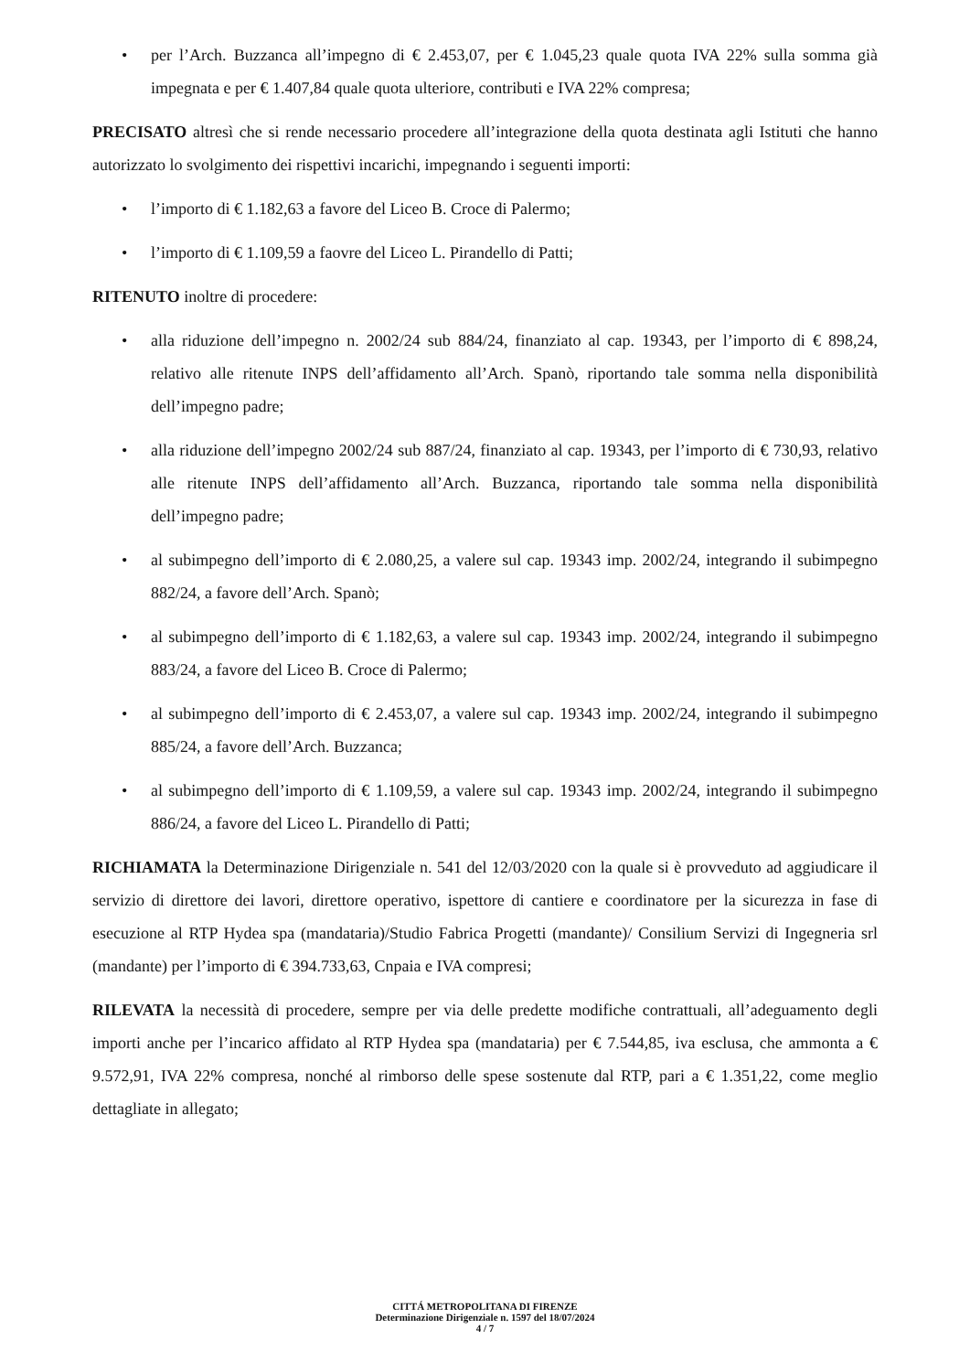• per l’Arch. Buzzanca all’impegno di € 2.453,07, per € 1.045,23 quale quota IVA 22% sulla somma già impegnata e per € 1.407,84 quale quota ulteriore, contributi e IVA 22% compresa;
PRECISATO altresì che si rende necessario procedere all’integrazione della quota destinata agli Istituti che hanno autorizzato lo svolgimento dei rispettivi incarichi, impegnando i seguenti importi:
• l’importo di € 1.182,63 a favore del Liceo B. Croce di Palermo;
• l’importo di € 1.109,59 a faovre del Liceo L. Pirandello di Patti;
RITENUTO inoltre di procedere:
• alla riduzione dell’impegno n. 2002/24 sub 884/24, finanziato al cap. 19343, per l’importo di € 898,24, relativo alle ritenute INPS dell’affidamento all’Arch. Spanò, riportando tale somma nella disponibilità dell’impegno padre;
• alla riduzione dell’impegno 2002/24 sub 887/24, finanziato al cap. 19343, per l’importo di € 730,93, relativo alle ritenute INPS dell’affidamento all’Arch. Buzzanca, riportando tale somma nella disponibilità dell’impegno padre;
• al subimpegno dell’importo di € 2.080,25, a valere sul cap. 19343 imp. 2002/24, integrando il subimpegno 882/24, a favore dell’Arch. Spanò;
• al subimpegno dell’importo di € 1.182,63, a valere sul cap. 19343 imp. 2002/24, integrando il subimpegno 883/24, a favore del Liceo B. Croce di Palermo;
• al subimpegno dell’importo di € 2.453,07, a valere sul cap. 19343 imp. 2002/24, integrando il subimpegno 885/24, a favore dell’Arch. Buzzanca;
• al subimpegno dell’importo di € 1.109,59, a valere sul cap. 19343 imp. 2002/24, integrando il subimpegno 886/24, a favore del Liceo L. Pirandello di Patti;
RICHIAMATA la Determinazione Dirigenziale n. 541 del 12/03/2020 con la quale si è provveduto ad aggiudicare il servizio di direttore dei lavori, direttore operativo, ispettore di cantiere e coordinatore per la sicurezza in fase di esecuzione al RTP Hydea spa (mandataria)/Studio Fabrica Progetti (mandante)/ Consilium Servizi di Ingegneria srl (mandante) per l’importo di € 394.733,63, Cnpaia e IVA compresi;
RILEVATA la necessità di procedere, sempre per via delle predette modifiche contrattuali, all’adeguamento degli importi anche per l’incarico affidato al RTP Hydea spa (mandataria) per € 7.544,85, iva esclusa, che ammonta a € 9.572,91, IVA 22% compresa, nonché al rimborso delle spese sostenute dal RTP, pari a € 1.351,22, come meglio dettagliate in allegato;
CITTÁ METROPOLITANA DI FIRENZE
Determinazione Dirigenziale n. 1597 del 18/07/2024
4 / 7